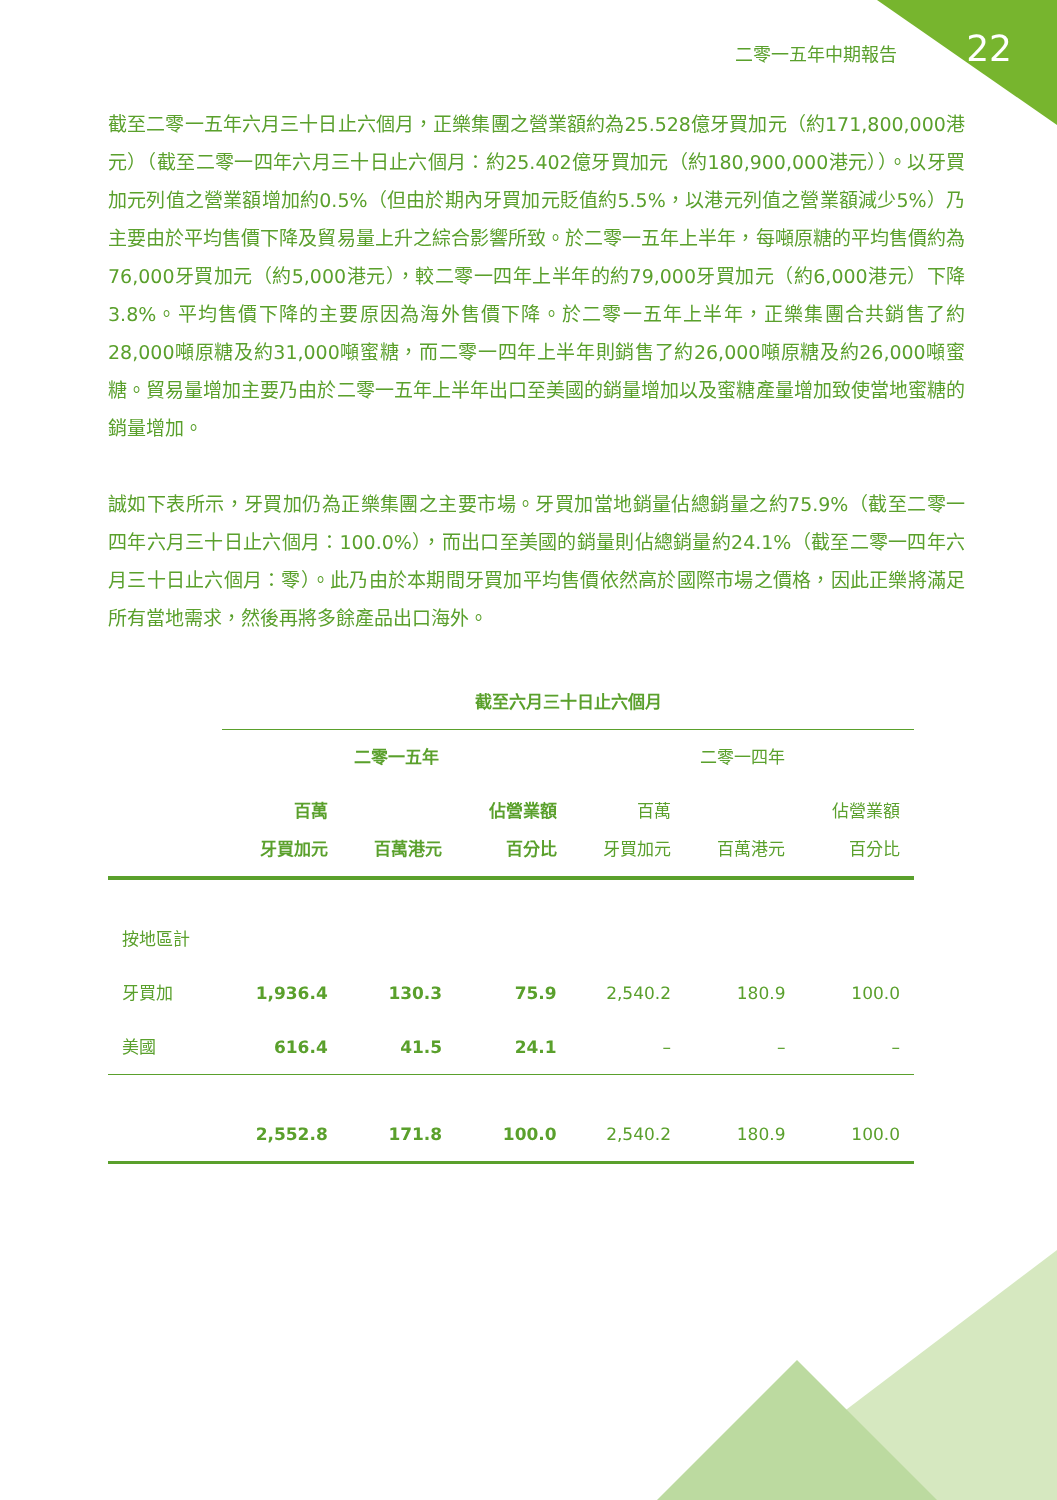二零一五年中期報告 22
截至二零一五年六月三十日止六個月，正樂集團之營業額約為25.528億牙買加元（約171,800,000港元）（截至二零一四年六月三十日止六個月：約25.402億牙買加元（約180,900,000港元））。以牙買加元列值之營業額增加約0.5%（但由於期內牙買加元貶值約5.5%，以港元列值之營業額減少5%）乃主要由於平均售價下降及貿易量上升之綜合影響所致。於二零一五年上半年，每噸原糖的平均售價約為76,000牙買加元（約5,000港元），較二零一四年上半年的約79,000牙買加元（約6,000港元）下降3.8%。平均售價下降的主要原因為海外售價下降。於二零一五年上半年，正樂集團合共銷售了約28,000噸原糖及約31,000噸蜜糖，而二零一四年上半年則銷售了約26,000噸原糖及約26,000噸蜜糖。貿易量增加主要乃由於二零一五年上半年出口至美國的銷量增加以及蜜糖產量增加致使當地蜜糖的銷量增加。
誠如下表所示，牙買加仍為正樂集團之主要市場。牙買加當地銷量佔總銷量之約75.9%（截至二零一四年六月三十日止六個月：100.0%），而出口至美國的銷量則佔總銷量約24.1%（截至二零一四年六月三十日止六個月：零）。此乃由於本期間牙買加平均售價依然高於國際市場之價格，因此正樂將滿足所有當地需求，然後再將多餘產品出口海外。
| | 截至六月三十日止六個月 | | | | | |
| --- | --- | --- | --- | --- | --- | --- |
| | 二零一五年 | | | 二零一四年 | | |
| | 百萬 牙買加元 | 百萬港元 | 佔營業額 百分比 | 百萬 牙買加元 | 百萬港元 | 佔營業額 百分比 |
| 按地區計 | | | | | | |
| 牙買加 | 1,936.4 | 130.3 | 75.9 | 2,540.2 | 180.9 | 100.0 |
| 美國 | 616.4 | 41.5 | 24.1 | – | – | – |
| | 2,552.8 | 171.8 | 100.0 | 2,540.2 | 180.9 | 100.0 |